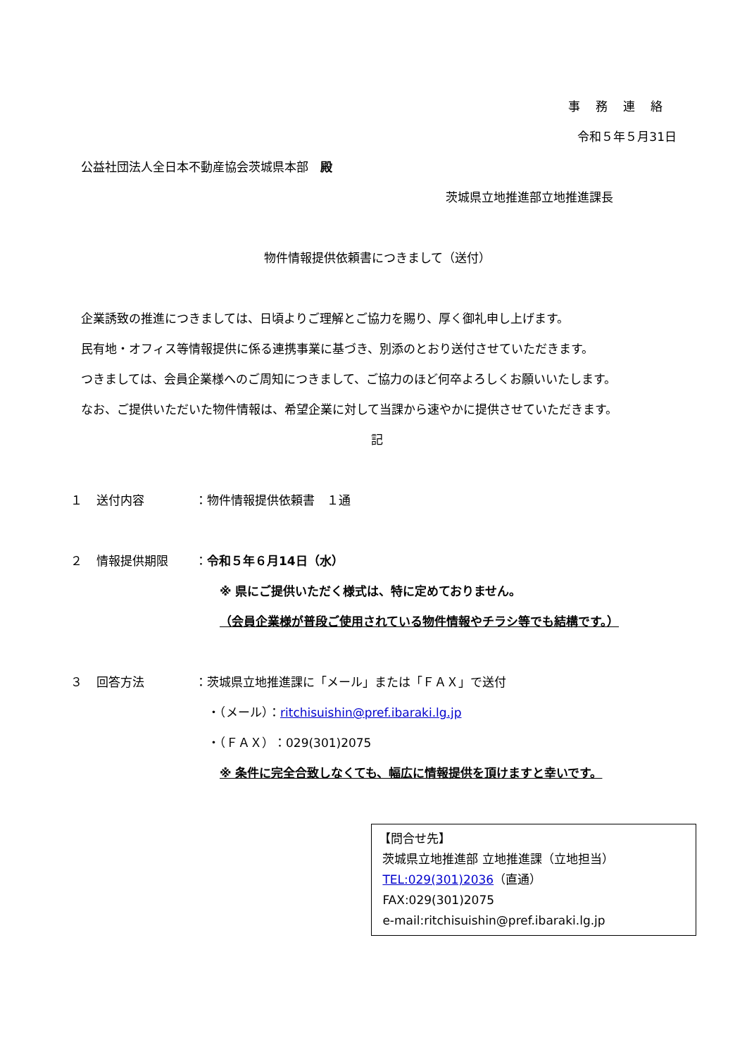事務連絡
令和５年５月31日
公益社団法人全日本不動産協会茨城県本部　殿
茨城県立地推進部立地推進課長
物件情報提供依頼書につきまして（送付）
企業誘致の推進につきましては、日頃よりご理解とご協力を賜り、厚く御礼申し上げます。
民有地・オフィス等情報提供に係る連携事業に基づき、別添のとおり送付させていただきます。
つきましては、会員企業様へのご周知につきまして、ご協力のほど何卒よろしくお願いいたします。
なお、ご提供いただいた物件情報は、希望企業に対して当課から速やかに提供させていただきます。
記
１ 送付内容 ：物件情報提供依頼書　１通
２ 情報提供期限 ：令和５年６月14日（水）
※ 県にご提供いただく様式は、特に定めておりません。
（会員企業様が普段ご使用されている物件情報やチラシ等でも結構です。）
３ 回答方法 ：茨城県立地推進課に「メール」または「ＦＡＸ」で送付
・（メール）：ritchisuishin@pref.ibaraki.lg.jp
・（ＦＡＸ）：029(301)2075
※ 条件に完全合致しなくても、幅広に情報提供を頂けますと幸いです。
【問合せ先】
茨城県立地推進部 立地推進課（立地担当）
TEL:029(301)2036（直通）
FAX:029(301)2075
e-mail:ritchisuishin@pref.ibaraki.lg.jp